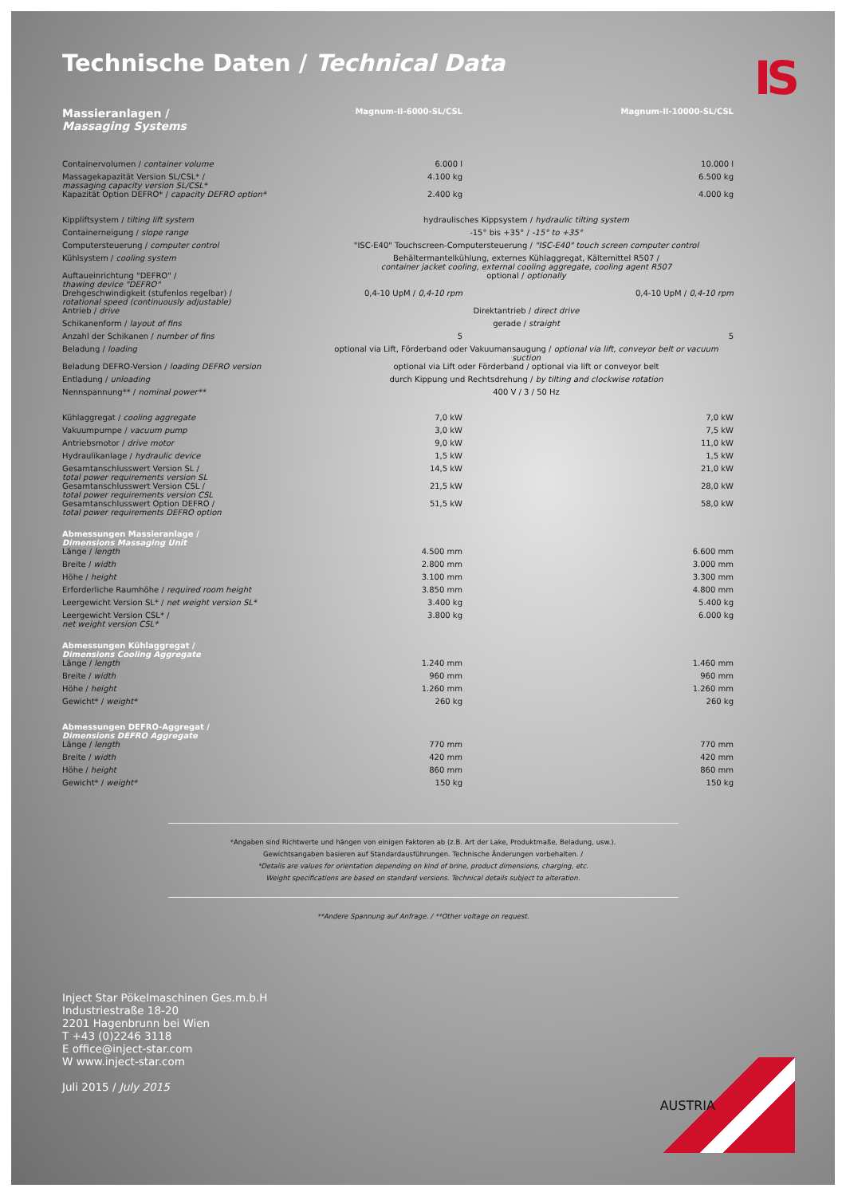Technische Daten / Technical Data
IS
| Massieranlagen / Massaging Systems | Magnum-II-6000-SL/CSL | Magnum-II-10000-SL/CSL |
| Containervolumen / container volume | 6.000 l | 10.000 l |
| Massagekapazität Version SL/CSL* / massaging capacity version SL/CSL* | 4.100 kg | 6.500 kg |
| Kapazität Option DEFRO* / capacity DEFRO option* | 2.400 kg | 4.000 kg |
| Kippliftsystem / tilting lift system | hydraulisches Kippsystem / hydraulic tilting system | |
| Containerneigung / slope range | -15° bis +35° / -15° to +35° | |
| Computersteuerung / computer control | "ISC-E40" Touchscreen-Computersteuerung / "ISC-E40" touch screen computer control | |
| Kühlsystem / cooling system | Behältermantelkühlung, externes Kühlaggregat, Kältemittel R507 / container jacket cooling, external cooling aggregate, cooling agent R507 | |
| Auftaueinrichtung "DEFRO" / thawing device "DEFRO" | optional / optionally | |
| Drehgeschwindigkeit (stufenlos regelbar) / rotational speed (continuously adjustable) | 0,4-10 UpM / 0,4-10 rpm | 0,4-10 UpM / 0,4-10 rpm |
| Antrieb / drive | Direktantrieb / direct drive | |
| Schikanenform / layout of fins | gerade / straight | |
| Anzahl der Schikanen / number of fins | 5 | 5 |
| Beladung / loading | optional via Lift, Förderband oder Vakuumansaugung / optional via lift, conveyor belt or vacuum suction | |
| Beladung DEFRO-Version / loading DEFRO version | optional via Lift oder Förderband / optional via lift or conveyor belt | |
| Entladung / unloading | durch Kippung und Rechtsdrehung / by tilting and clockwise rotation | |
| Nennspannung** / nominal power** | 400 V / 3 / 50 Hz | |
| Kühlaggregat / cooling aggregate | 7,0 kW | 7,0 kW |
| Vakuumpumpe / vacuum pump | 3,0 kW | 7,5 kW |
| Antriebsmotor / drive motor | 9,0 kW | 11,0 kW |
| Hydraulikanlage / hydraulic device | 1,5 kW | 1,5 kW |
| Gesamtanschlusswert Version SL / total power requirements version SL | 14,5 kW | 21,0 kW |
| Gesamtanschlusswert Version CSL / total power requirements version CSL | 21,5 kW | 28,0 kW |
| Gesamtanschlusswert Option DEFRO / total power requirements DEFRO option | 51,5 kW | 58,0 kW |
| Abmessungen Massieranlage / Dimensions Massaging Unit | | |
| Länge / length | 4.500 mm | 6.600 mm |
| Breite / width | 2.800 mm | 3.000 mm |
| Höhe / height | 3.100 mm | 3.300 mm |
| Erforderliche Raumhöhe / required room height | 3.850 mm | 4.800 mm |
| Leergewicht Version SL* / net weight version SL* | 3.400 kg | 5.400 kg |
| Leergewicht Version CSL* / net weight version CSL* | 3.800 kg | 6.000 kg |
| Abmessungen Kühlaggregat / Dimensions Cooling Aggregate | | |
| Länge / length | 1.240 mm | 1.460 mm |
| Breite / width | 960 mm | 960 mm |
| Höhe / height | 1.260 mm | 1.260 mm |
| Gewicht* / weight* | 260 kg | 260 kg |
| Abmessungen DEFRO-Aggregat / Dimensions DEFRO Aggregate | | |
| Länge / length | 770 mm | 770 mm |
| Breite / width | 420 mm | 420 mm |
| Höhe / height | 860 mm | 860 mm |
| Gewicht* / weight* | 150 kg | 150 kg |
*Angaben sind Richtwerte und hängen von einigen Faktoren ab (z.B. Art der Lake, Produktmaße, Beladung, usw.).
Gewichtsangaben basieren auf Standardausführungen. Technische Änderungen vorbehalten. /
*Details are values for orientation depending on kind of brine, product dimensions, charging, etc.
Weight specifications are based on standard versions. Technical details subject to alteration.
**Andere Spannung auf Anfrage. / **Other voltage on request.
Inject Star Pökelmaschinen Ges.m.b.H
Industriestraße 18-20
2201 Hagenbrunn bei Wien
T +43 (0)2246 3118
E office@inject-star.com
W www.inject-star.com
Juli 2015 / July 2015
AUSTRIA